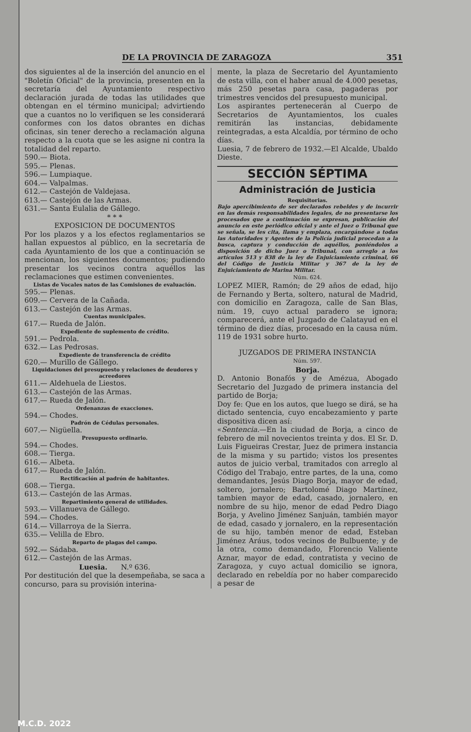DE LA PROVINCIA DE ZARAGOZA 351
dos siguientes al de la inserción del anuncio en el "Boletín Oficial" de la provincia, presenten en la secretaría del Ayuntamiento respectivo declaración jurada de todas las utilidades que obtengan en el término municipal; advirtiendo que a cuantos no lo verifiquen se les considerará conformes con los datos obrantes en dichas oficinas, sin tener derecho a reclamación alguna respecto a la cuota que se les asigne ni contra la totalidad del reparto.
590.— Biota.
595.— Plenas.
596.— Lumpiaque.
604.— Valpalmas.
612.— Castejón de Valdejasa.
613.— Castejón de las Armas.
631.— Santa Eulalia de Gállego.
* * *
EXPOSICION DE DOCUMENTOS
Por los plazos y a los efectos reglamentarios se hallan expuestos al público, en la secretaría de cada Ayuntamiento de los que a continuación se mencionan, los siguientes documentos; pudiendo presentar los vecinos contra aquéllos las reclamaciones que estimen convenientes.
Listas de Vocales natos de las Comisiones de evaluación.
595.— Plenas.
609.— Cervera de la Cañada.
613.— Castejón de las Armas.
Cuentas municipales.
617.— Rueda de Jalón.
Expediente de suplemento de crédito.
591.— Pedrola.
632.— Las Pedrosas.
Expediente de transferencia de crédito
620.— Murillo de Gállego.
Liquidaciones del presupuesto y relaciones de deudores y acreedores
611.— Aldehuela de Liestos.
613.— Castejón de las Armas.
617.— Rueda de Jalón.
Ordenanzas de exacciones.
594.— Chodes.
Padrón de Cédulas personales.
607.— Nigüella.
Presupuesto ordinario.
594.— Chodes.
608.— Tierga.
616.— Albeta.
617.— Rueda de Jalón.
Rectificación al padrón de habitantes.
608.— Tierga.
613.— Castejón de las Armas.
Repartimiento general de utilidades.
593.— Villanueva de Gállego.
594.— Chodes.
614.— Villarroya de la Sierra.
635.— Velilla de Ebro.
Reparto de plagas del campo.
592.— Sádaba.
612.— Castejón de las Armas.
Luesia. N.º 636.
Por destitución del que la desempeñaba, se saca a concurso, para su provisión interina-
mente, la plaza de Secretario del Ayuntamiento de esta villa, con el haber anual de 4.000 pesetas, más 250 pesetas para casa, pagaderas por trimestres vencidos del presupuesto municipal.
Los aspirantes pertenecerán al Cuerpo de Secretarios de Ayuntamientos, los cuales remitirán las instancias, debidamente reintegradas, a esta Alcaldía, por término de ocho días.
Luesia, 7 de febrero de 1932.—El Alcalde, Ubaldo Dieste.
SECCIÓN SÉPTIMA
Administración de Justicia
Requisitorias.
Bajo apercibimiento de ser declarados rebeldes y de incurrir en las demás responsabilidades legales, de no presentarse los procesados que a continuación se expresan, publicación del anuncio en este periódico oficial y ante el Juez o Tribunal que se señala, se les cita, llama y emplaza, encargándose a todas las Autoridades y Agentes de la Policía judicial procedan a la busca, captura y conducción de aquéllos, poniéndolos a disposición de dicho Juez o Tribunal, con arreglo a los artículos 513 y 838 de la ley de Enjuiciamiento criminal, 66 del Código de Justicia Militar y 367 de la ley de Enjuiciamiento de Marina Militar.
Núm. 624.
LOPEZ MIER, Ramón; de 29 años de edad, hijo de Fernando y Berta, soltero, natural de Madrid, con domicilio en Zaragoza, calle de San Blas, núm. 19, cuyo actual paradero se ignora; comparecerá, ante el Juzgado de Calatayud en el término de diez días, procesado en la causa núm. 119 de 1931 sobre hurto.
JUZGADOS DE PRIMERA INSTANCIA
Núm. 597.
Borja.
D. Antonio Bonafós y de Amézua, Abogado Secretario del Juzgado de primera instancia del partido de Borja;
Doy fe: Que en los autos, que luego se dirá, se ha dictado sentencia, cuyo encabezamiento y parte dispositiva dicen así:
«Sentencia.—En la ciudad de Borja, a cinco de febrero de mil novecientos treinta y dos. El Sr. D. Luis Figueiras Crestar, Juez de primera instancia de la misma y su partido; vistos los presentes autos de juicio verbal, tramitados con arreglo al Código del Trabajo, entre partes, de la una, como demandantes, Jesús Diago Borja, mayor de edad, soltero, jornalero; Bartolomé Diago Martínez, tambien mayor de edad, casado, jornalero, en nombre de su hijo, menor de edad Pedro Diago Borja, y Avelino Jiménez Sanjuán, también mayor de edad, casado y jornalero, en la representación de su hijo, tambén menor de edad, Esteban Jiménez Aráus, todos vecinos de Bulbuente; y de la otra, como demandado, Florencio Valiente Aznar, mayor de edad, contratista y vecino de Zaragoza, y cuyo actual domicilio se ignora, declarado en rebeldía por no haber comparecido a pesar de
M.C.D. 2022